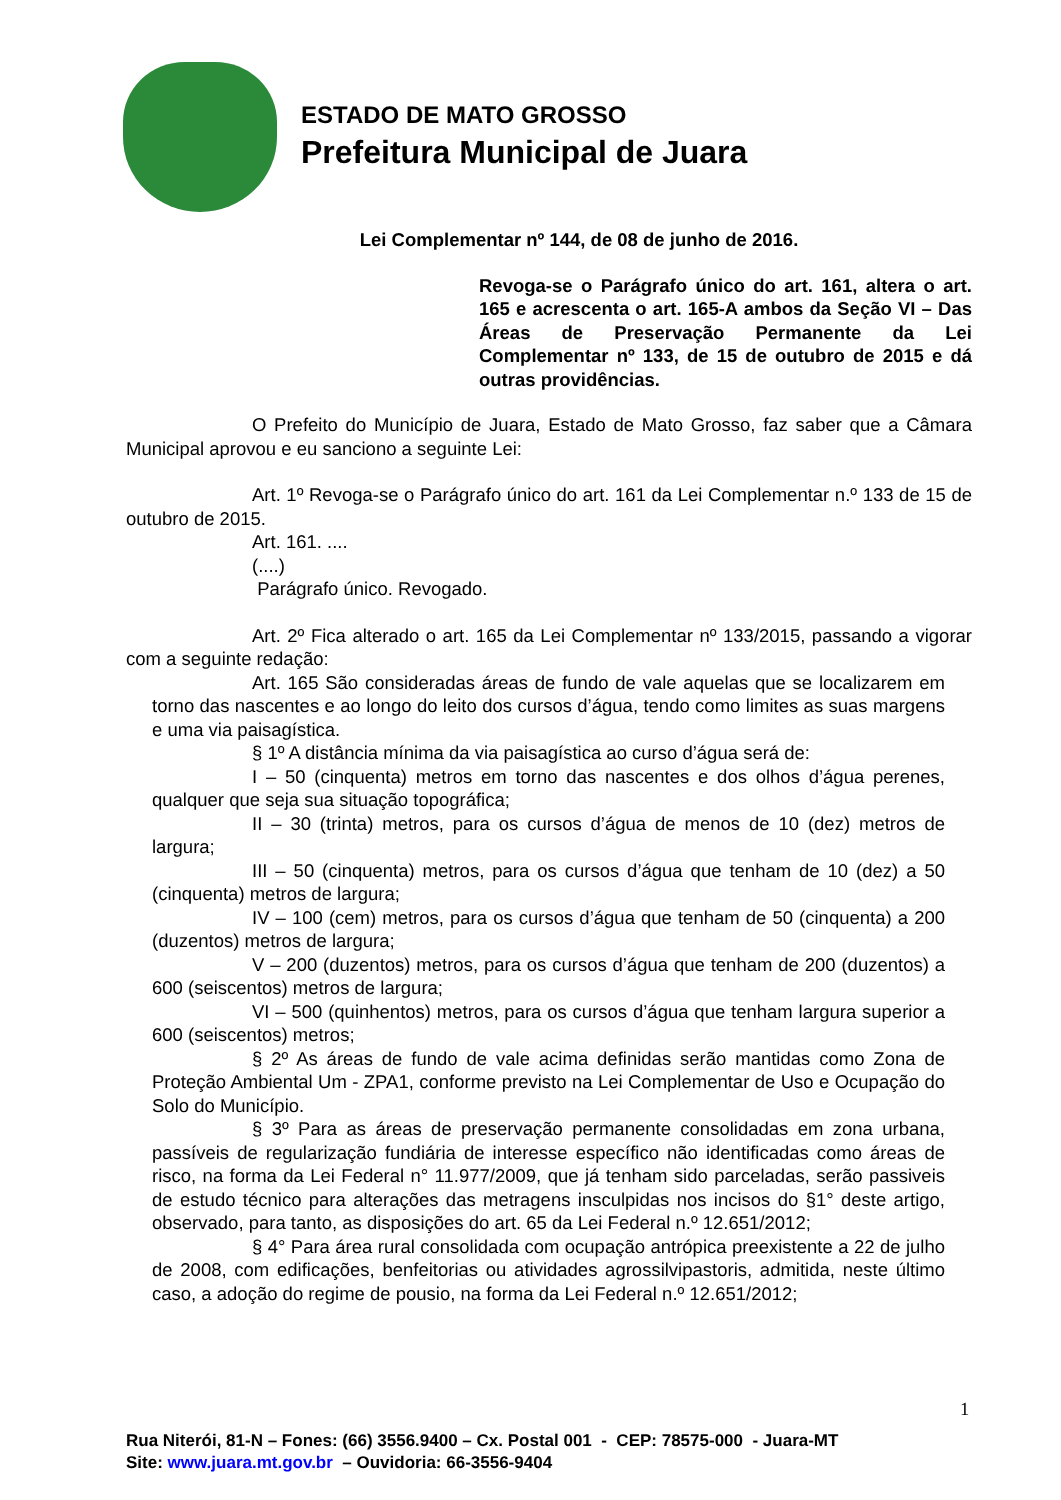ESTADO DE MATO GROSSO
Prefeitura Municipal de Juara
Lei Complementar nº 144, de 08 de junho de 2016.
Revoga-se o Parágrafo único do art. 161, altera o art. 165 e acrescenta o art. 165-A ambos da Seção VI – Das Áreas de Preservação Permanente da Lei Complementar nº 133, de 15 de outubro de 2015 e dá outras providências.
O Prefeito do Município de Juara, Estado de Mato Grosso, faz saber que a Câmara Municipal aprovou e eu sanciono a seguinte Lei:
Art. 1º Revoga-se o Parágrafo único do art. 161 da Lei Complementar n.º 133 de 15 de outubro de 2015.
Art. 161. ....
(....)
Parágrafo único. Revogado.
Art. 2º Fica alterado o art. 165 da Lei Complementar nº 133/2015, passando a vigorar com a seguinte redação:
Art. 165 São consideradas áreas de fundo de vale aquelas que se localizarem em torno das nascentes e ao longo do leito dos cursos d’água, tendo como limites as suas margens e uma via paisagística.
§ 1º A distância mínima da via paisagística ao curso d’água será de:
I – 50 (cinquenta) metros em torno das nascentes e dos olhos d’água perenes, qualquer que seja sua situação topográfica;
II – 30 (trinta) metros, para os cursos d’água de menos de 10 (dez) metros de largura;
III – 50 (cinquenta) metros, para os cursos d’água que tenham de 10 (dez) a 50 (cinquenta) metros de largura;
IV – 100 (cem) metros, para os cursos d’água que tenham de 50 (cinquenta) a 200 (duzentos) metros de largura;
V – 200 (duzentos) metros, para os cursos d’água que tenham de 200 (duzentos) a 600 (seiscentos) metros de largura;
VI – 500 (quinhentos) metros, para os cursos d’água que tenham largura superior a 600 (seiscentos) metros;
§ 2º As áreas de fundo de vale acima definidas serão mantidas como Zona de Proteção Ambiental Um - ZPA1, conforme previsto na Lei Complementar de Uso e Ocupação do Solo do Município.
§ 3º Para as áreas de preservação permanente consolidadas em zona urbana, passíveis de regularização fundiária de interesse específico não identificadas como áreas de risco, na forma da Lei Federal n° 11.977/2009, que já tenham sido parceladas, serão passiveis de estudo técnico para alterações das metragens insculpidas nos incisos do §1° deste artigo, observado, para tanto, as disposições do art. 65 da Lei Federal n.º 12.651/2012;
§ 4° Para área rural consolidada com ocupação antrópica preexistente a 22 de julho de 2008, com edificações, benfeitorias ou atividades agrossilvipastoris, admitida, neste último caso, a adoção do regime de pousio, na forma da Lei Federal n.º 12.651/2012;
1
Rua Niterói, 81-N – Fones: (66) 3556.9400 – Cx. Postal 001 - CEP: 78575-000 - Juara-MT
Site: www.juara.mt.gov.br – Ouvidoria: 66-3556-9404